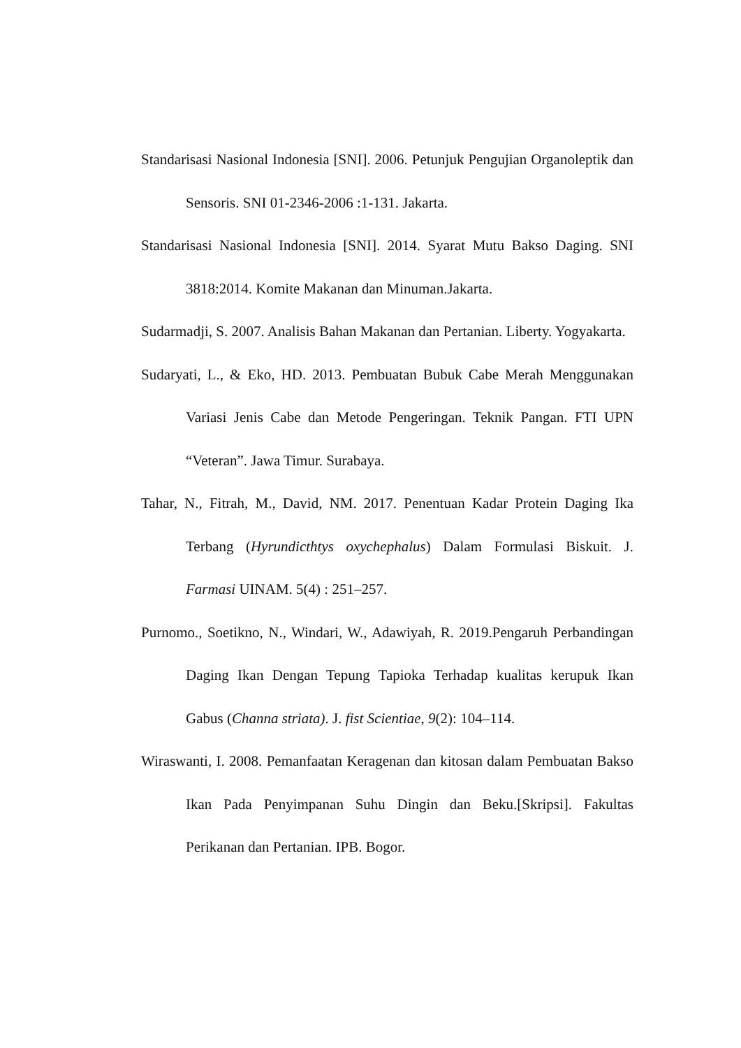Standarisasi Nasional Indonesia [SNI]. 2006. Petunjuk Pengujian Organoleptik dan Sensoris. SNI 01-2346-2006 :1-131. Jakarta.
Standarisasi Nasional Indonesia [SNI]. 2014. Syarat Mutu Bakso Daging. SNI 3818:2014. Komite Makanan dan Minuman.Jakarta.
Sudarmadji, S. 2007. Analisis Bahan Makanan dan Pertanian. Liberty. Yogyakarta.
Sudaryati, L., & Eko, HD. 2013. Pembuatan Bubuk Cabe Merah Menggunakan Variasi Jenis Cabe dan Metode Pengeringan. Teknik Pangan. FTI UPN “Veteran”. Jawa Timur. Surabaya.
Tahar, N., Fitrah, M., David, NM. 2017. Penentuan Kadar Protein Daging Ika Terbang (Hyrundicthtys oxychephalus) Dalam Formulasi Biskuit. J. Farmasi UINAM. 5(4) : 251–257.
Purnomo., Soetikno, N., Windari, W., Adawiyah, R. 2019.Pengaruh Perbandingan Daging Ikan Dengan Tepung Tapioka Terhadap kualitas kerupuk Ikan Gabus (Channa striata). J. fist Scientiae, 9(2): 104–114.
Wiraswanti, I. 2008. Pemanfaatan Keragenan dan kitosan dalam Pembuatan Bakso Ikan Pada Penyimpanan Suhu Dingin dan Beku.[Skripsi]. Fakultas Perikanan dan Pertanian. IPB. Bogor.